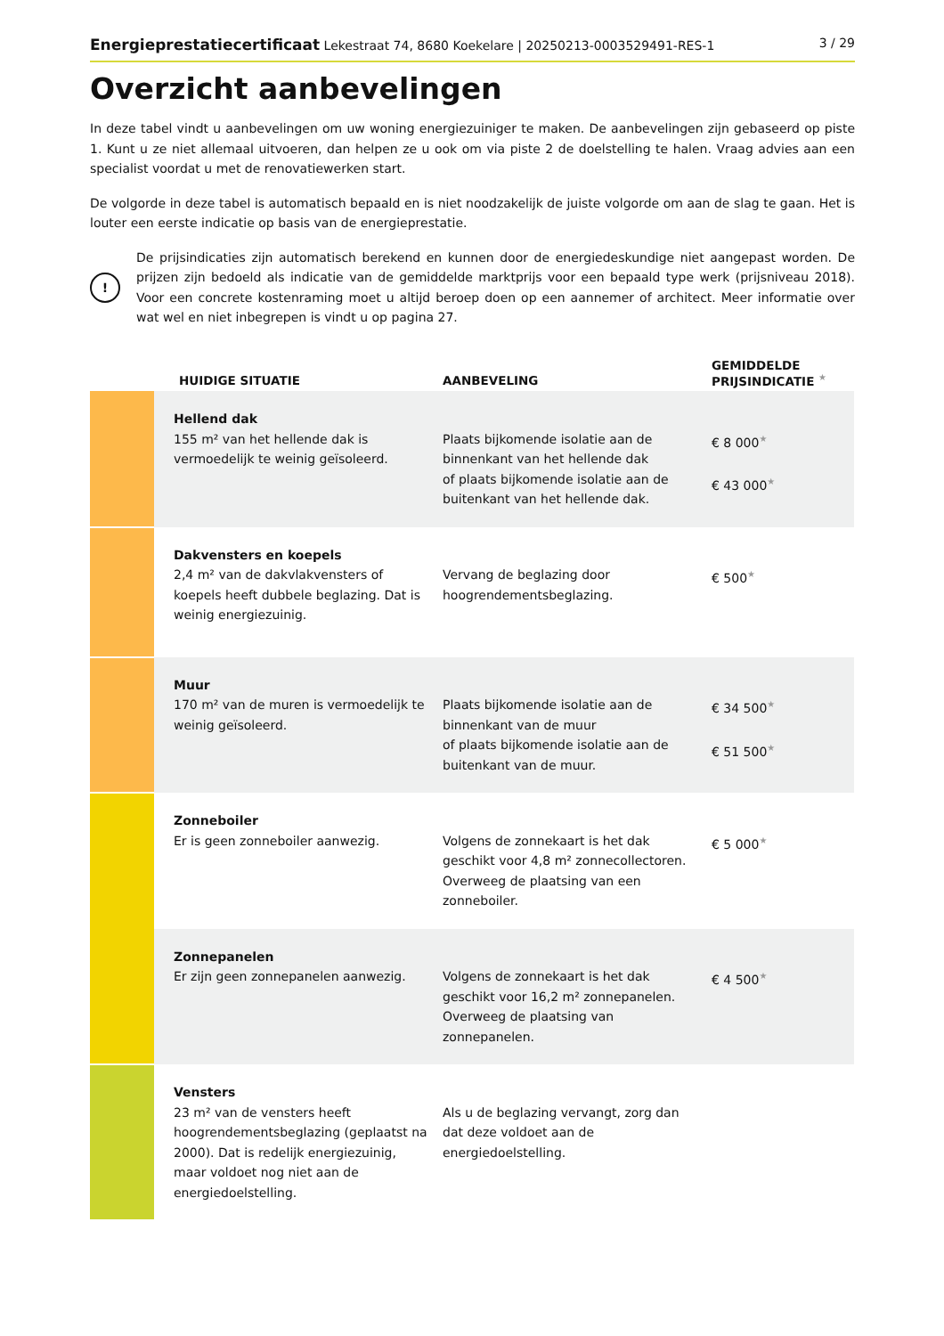Energieprestatiecertificaat Lekestraat 74, 8680 Koekelare | 20250213-0003529491-RES-1 3 / 29
Overzicht aanbevelingen
In deze tabel vindt u aanbevelingen om uw woning energiezuiniger te maken. De aanbevelingen zijn gebaseerd op piste 1. Kunt u ze niet allemaal uitvoeren, dan helpen ze u ook om via piste 2 de doelstelling te halen. Vraag advies aan een specialist voordat u met de renovatiewerken start.
De volgorde in deze tabel is automatisch bepaald en is niet noodzakelijk de juiste volgorde om aan de slag te gaan. Het is louter een eerste indicatie op basis van de energieprestatie.
!
De prijsindicaties zijn automatisch berekend en kunnen door de energiedeskundige niet aangepast worden. De prijzen zijn bedoeld als indicatie van de gemiddelde marktprijs voor een bepaald type werk (prijsniveau 2018). Voor een concrete kostenraming moet u altijd beroep doen op een aannemer of architect. Meer informatie over wat wel en niet inbegrepen is vindt u op pagina 27.
| | HUIDIGE SITUATIE | AANBEVELING | GEMIDDELDE PRIJSINDICATIE ★ |
| --- | --- | --- | --- |
| | Hellend dak 155 m² van het hellende dak is vermoedelijk te weinig geïsoleerd. | Plaats bijkomende isolatie aan de binnenkant van het hellende dak of plaats bijkomende isolatie aan de buitenkant van het hellende dak. | € 8 000 ★ € 43 000 ★ |
| | Dakvensters en koepels 2,4 m² van de dakvlakvensters of koepels heeft dubbele beglazing. Dat is weinig energiezuinig. | Vervang de beglazing door hoogrendementsbeglazing. | € 500 ★ |
| | Muur 170 m² van de muren is vermoedelijk te weinig geïsoleerd. | Plaats bijkomende isolatie aan de binnenkant van de muur of plaats bijkomende isolatie aan de buitenkant van de muur. | € 34 500 ★ € 51 500 ★ |
| | Zonneboiler Er is geen zonneboiler aanwezig. | Volgens de zonnekaart is het dak geschikt voor 4,8 m² zonnecollectoren. Overweeg de plaatsing van een zonneboiler. | € 5 000 ★ |
| | Zonnepanelen Er zijn geen zonnepanelen aanwezig. | Volgens de zonnekaart is het dak geschikt voor 16,2 m² zonnepanelen. Overweeg de plaatsing van zonnepanelen. | € 4 500 ★ |
| | Vensters 23 m² van de vensters heeft hoogrendementsbeglazing (geplaatst na 2000). Dat is redelijk energiezuinig, maar voldoet nog niet aan de energiedoelstelling. | Als u de beglazing vervangt, zorg dan dat deze voldoet aan de energiedoelstelling. | |